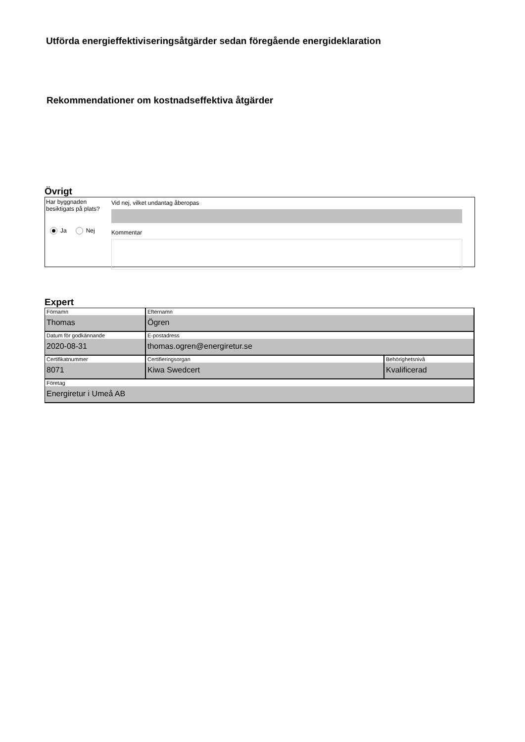Utförda energieffektiviseringsåtgärder sedan föregående energideklaration
Rekommendationer om kostnadseffektiva åtgärder
Övrigt
Har byggnaden besiktigats på plats?
Ja Nej
Vid nej, vilket undantag åberopas
Kommentar
Expert
| Förnamn Thomas | Efternamn Ögren | |
| Datum för godkännande 2020-08-31 | E-postadress thomas.ogren@energiretur.se | |
| Certifikatnummer 8071 | Certifieringsorgan Kiwa Swedcert | Behörighetsnivå Kvalificerad |
| Företag Energiretur i Umeå AB | | |